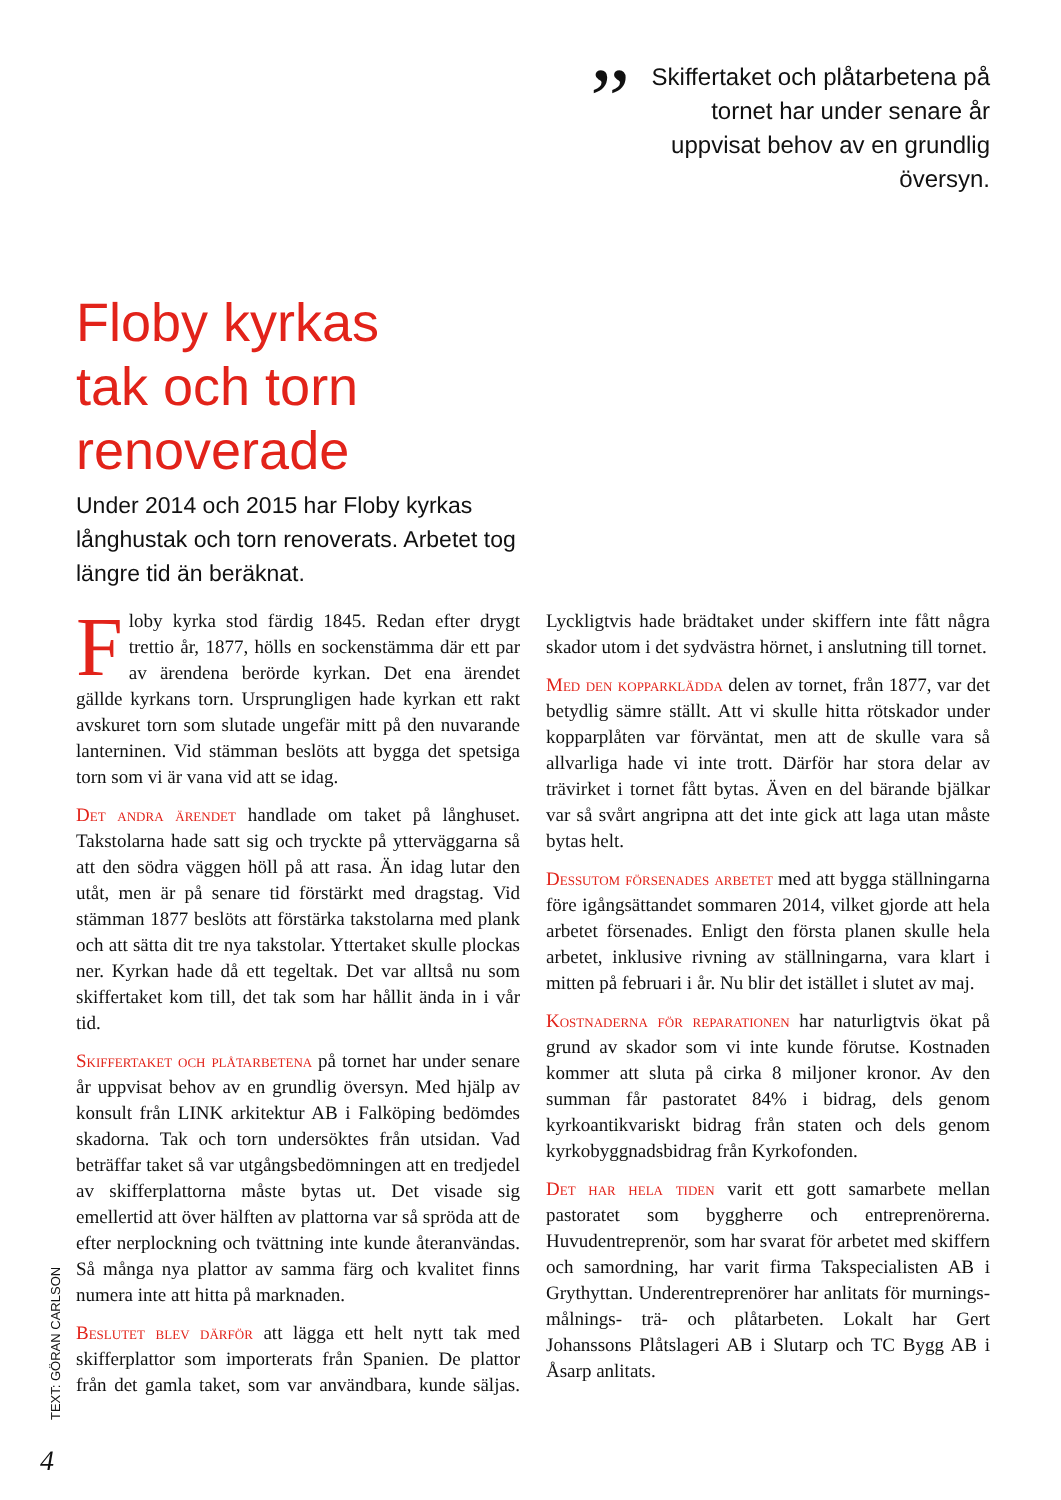” Skiffertaket och plåtarbetena på tornet har under senare år uppvisat behov av en grundlig översyn.
Floby kyrkas
tak och torn
renoverade
Under 2014 och 2015 har Floby kyrkas långhustak och torn renoverats. Arbetet tog längre tid än beräknat.
Floby kyrka stod färdig 1845. Redan efter drygt trettio år, 1877, hölls en sockenstämma där ett par av ärendena berörde kyrkan. Det ena ärendet gällde kyrkans torn. Ursprungligen hade kyrkan ett rakt avskuret torn som slutade ungefär mitt på den nuvarande lanterninen. Vid stämman beslöts att bygga det spetsiga torn som vi är vana vid att se idag.
Det andra ärendet handlade om taket på långhuset. Takstolarna hade satt sig och tryckte på ytterväggarna så att den södra väggen höll på att rasa. Än idag lutar den utåt, men är på senare tid förstärkt med dragstag. Vid stämman 1877 beslöts att förstärka takstolarna med plank och att sätta dit tre nya takstolar. Yttertaket skulle plockas ner. Kyrkan hade då ett tegeltak. Det var alltså nu som skiffertaket kom till, det tak som har hållit ända in i vår tid.
Skiffertaket och plåtarbetena på tornet har under senare år uppvisat behov av en grundlig översyn. Med hjälp av konsult från LINK arkitektur AB i Falköping bedömdes skadorna. Tak och torn undersöktes från utsidan. Vad beträffar taket så var utgångsbedömningen att en tredjedel av skifferplattorna måste bytas ut. Det visade sig emellertid att över hälften av plattorna var så spröda att de efter nerplockning och tvättning inte kunde återanvändas. Så många nya plattor av samma färg och kvalitet finns numera inte att hitta på marknaden.
Beslutet blev därför att lägga ett helt nytt tak med skifferplattor som importerats från Spanien. De plattor från det gamla taket, som var användbara, kunde säljas. Lyckligtvis hade brädtaket under skiffern inte fått några skador utom i det sydvästra hörnet, i anslutning till tornet.
Med den kopparklädda delen av tornet, från 1877, var det betydlig sämre ställt. Att vi skulle hitta rötskador under kopparplåten var förväntat, men att de skulle vara så allvarliga hade vi inte trott. Därför har stora delar av trävirket i tornet fått bytas. Även en del bärande bjälkar var så svårt angripna att det inte gick att laga utan måste bytas helt.
Dessutom försenades arbetet med att bygga ställningarna före igångsättandet sommaren 2014, vilket gjorde att hela arbetet försenades. Enligt den första planen skulle hela arbetet, inklusive rivning av ställningarna, vara klart i mitten på februari i år. Nu blir det istället i slutet av maj.
Kostnaderna för reparationen har naturligtvis ökat på grund av skador som vi inte kunde förutse. Kostnaden kommer att sluta på cirka 8 miljoner kronor. Av den summan får pastoratet 84% i bidrag, dels genom kyrkoantikvariskt bidrag från staten och dels genom kyrkobyggnadsbidrag från Kyrkofonden.
Det har hela tiden varit ett gott samarbete mellan pastoratet som byggherre och entreprenörerna. Huvudentreprenör, som har svarat för arbetet med skiffern och samordning, har varit firma Takspecialisten AB i Grythyttan. Underentreprenörer har anlitats för murnings- målnings- trä- och plåtarbeten. Lokalt har Gert Johanssons Plåtslageri AB i Slutarp och TC Bygg AB i Åsarp anlitats.
TEXT: GÖRAN CARLSON
4